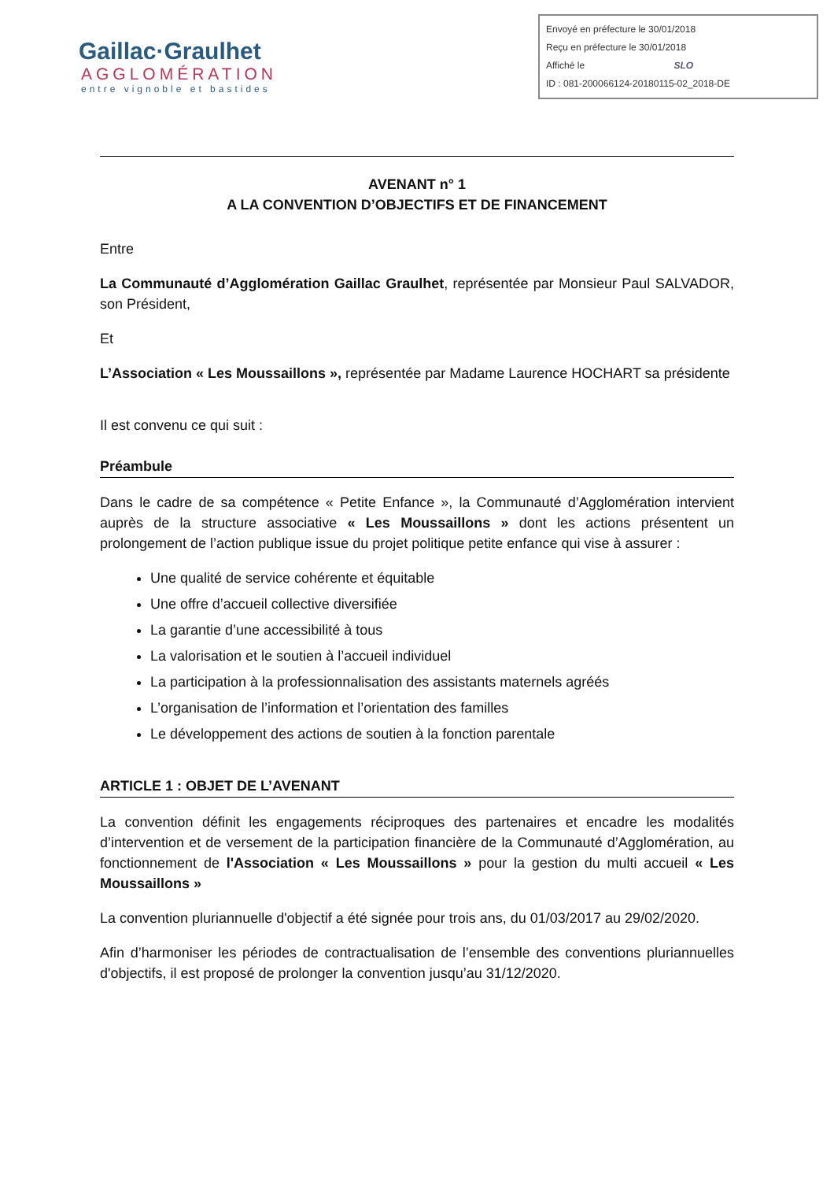Gaillac·Graulhet
AGGLOMÉRATION
entre vignoble et bastides
Envoyé en préfecture le 30/01/2018
Reçu en préfecture le 30/01/2018
Affiché le SLO
ID : 081-200066124-20180115-02_2018-DE
AVENANT n° 1
A LA CONVENTION D’OBJECTIFS ET DE FINANCEMENT
Entre
La Communauté d’Agglomération Gaillac Graulhet, représentée par Monsieur Paul SALVADOR, son Président,
Et
L’Association « Les Moussaillons », représentée par Madame Laurence HOCHART sa présidente
Il est convenu ce qui suit :
Préambule
Dans le cadre de sa compétence « Petite Enfance », la Communauté d’Agglomération intervient auprès de la structure associative « Les Moussaillons » dont les actions présentent un prolongement de l’action publique issue du projet politique petite enfance qui vise à assurer :
Une qualité de service cohérente et équitable
Une offre d’accueil collective diversifiée
La garantie d’une accessibilité à tous
La valorisation et le soutien à l’accueil individuel
La participation à la professionnalisation des assistants maternels agréés
L’organisation de l’information et l’orientation des familles
Le développement des actions de soutien à la fonction parentale
ARTICLE 1 : OBJET DE L’AVENANT
La convention définit les engagements réciproques des partenaires et encadre les modalités d’intervention et de versement de la participation financière de la Communauté d’Agglomération, au fonctionnement de l'Association « Les Moussaillons » pour la gestion du multi accueil « Les Moussaillons »
La convention pluriannuelle d'objectif a été signée pour trois ans, du 01/03/2017 au 29/02/2020.
Afin d’harmoniser les périodes de contractualisation de l’ensemble des conventions pluriannuelles d'objectifs, il est proposé de prolonger la convention jusqu’au 31/12/2020.